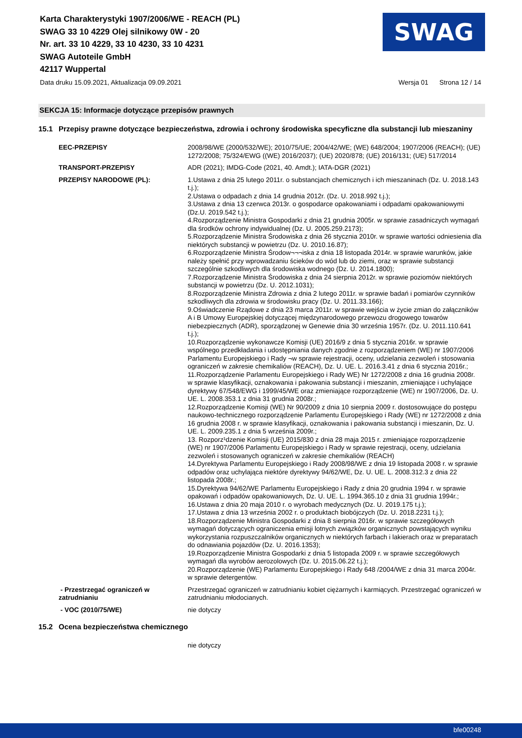Karta Charakterystyki 1907/2006/WE - REACH (PL)
SWAG 33 10 4229 Olej silnikowy 0W - 20
Nr. art. 33 10 4229, 33 10 4230, 33 10 4231
SWAG Autoteile GmbH
42117 Wuppertal
SWAG
Data druku 15.09.2021, Aktualizacja 09.09.2021 Wersja 01 Strona 12 / 14
SEKCJA 15: Informacje dotyczące przepisów prawnych
15.1 Przepisy prawne dotyczące bezpieczeństwa, zdrowia i ochrony środowiska specyficzne dla substancji lub mieszaniny
EEC-PRZEPISY 2008/98/WE (2000/532/WE); 2010/75/UE; 2004/42/WE; (WE) 648/2004; 1907/2006 (REACH); (UE) 1272/2008; 75/324/EWG ((WE) 2016/2037); (UE) 2020/878; (UE) 2016/131; (UE) 517/2014
TRANSPORT-PRZEPISY ADR (2021); IMDG-Code (2021, 40. Amdt.); IATA-DGR (2021)
PRZEPISY NARODOWE (PL): 1.Ustawa z dnia 25 lutego 2011r. o substancjach chemicznych i ich mieszaninach (Dz. U. 2018.143 t.j.);
2.Ustawa o odpadach z dnia 14 grudnia 2012r. (Dz. U. 2018.992 t.j.);
3.Ustawa z dnia 13 czerwca 2013r. o gospodarce opakowaniami i odpadami opakowaniowymi (Dz.U. 2019.542 t.j.);
4.Rozporządzenie Ministra Gospodarki z dnia 21 grudnia 2005r. w sprawie zasadniczych wymagań dla środków ochrony indywidualnej (Dz. U. 2005.259.2173);
5.Rozporządzenie Ministra Środowiska z dnia 26 stycznia 2010r. w sprawie wartości odniesienia dla niektórych substancji w powietrzu (Dz. U. 2010.16.87);
6.Rozporządzenie Ministra Środow¬¬¬iska z dnia 18 listopada 2014r. w sprawie warunków, jakie należy spełnić przy wprowadzaniu ścieków do wód lub do ziemi, oraz w sprawie substancji szczególnie szkodliwych dla środowiska wodnego (Dz. U. 2014.1800);
7.Rozporządzenie Ministra Środowiska z dnia 24 sierpnia 2012r. w sprawie poziomów niektórych substancji w powietrzu (Dz. U. 2012.1031);
8.Rozporządzenie Ministra Zdrowia z dnia 2 lutego 2011r. w sprawie badań i pomiarów czynników szkodliwych dla zdrowia w środowisku pracy (Dz. U. 2011.33.166);
9.Oświadczenie Rządowe z dnia 23 marca 2011r. w sprawie wejścia w życie zmian do załączników A i B Umowy Europejskiej dotyczącej międzynarodowego przewozu drogowego towarów niebezpiecznych (ADR), sporządzonej w Genewie dnia 30 września 1957r. (Dz. U. 2011.110.641 t.j.);
10.Rozporządzenie wykonawcze Komisji (UE) 2016/9 z dnia 5 stycznia 2016r. w sprawie wspólnego przedkładania i udostępniania danych zgodnie z rozporządzeniem (WE) nr 1907/2006 Parlamentu Europejskiego i Rady ¬w sprawie rejestracji, oceny, udzielania zezwoleń i stosowania ograniczeń w zakresie chemikaliów (REACH), Dz. U. UE. L. 2016.3.41 z dnia 6 stycznia 2016r.;
11.Rozporządzenie Parlamentu Europejskiego i Rady WE) Nr 1272/2008 z dnia 16 grudnia 2008r. w sprawie klasyfikacji, oznakowania i pakowania substancji i mieszanin, zmieniające i uchylające dyrektywy 67/548/EWG i 1999/45/WE oraz zmieniające rozporządzenie (WE) nr 1907/2006, Dz. U. UE. L. 2008.353.1 z dnia 31 grudnia 2008r.;
12.Rozporządzenie Komisji (WE) Nr 90/2009 z dnia 10 sierpnia 2009 r. dostosowujące do postępu naukowo-technicznego rozporządzenie Parlamentu Europejskiego i Rady (WE) nr 1272/2008 z dnia 16 grudnia 2008 r. w sprawie klasyfikacji, oznakowania i pakowania substancji i mieszanin, Dz. U. UE. L. 2009.235.1 z dnia 5 września 2009r.;
13. Rozporz¹dzenie Komisji (UE) 2015/830 z dnia 28 maja 2015 r. zmieniające rozporządzenie (WE) nr 1907/2006 Parlamentu Europejskiego i Rady w sprawie rejestracji, oceny, udzielania zezwoleń i stosowanych ograniczeń w zakresie chemikaliów (REACH)
14.Dyrektywa Parlamentu Europejskiego i Rady 2008/98/WE z dnia 19 listopada 2008 r. w sprawie odpadów oraz uchylająca niektóre dyrektywy 94/62/WE, Dz. U. UE. L. 2008.312.3 z dnia 22 listopada 2008r.;
15.Dyrektywa 94/62/WE Parlamentu Europejskiego i Rady z dnia 20 grudnia 1994 r. w sprawie opakowań i odpadów opakowaniowych, Dz. U. UE. L. 1994.365.10 z dnia 31 grudnia 1994r.;
16.Ustawa z dnia 20 maja 2010 r. o wyrobach medycznych (Dz. U. 2019.175 t.j.);
17.Ustawa z dnia 13 września 2002 r. o produktach biobójczych (Dz. U. 2018.2231 t.j.);
18.Rozporządzenie Ministra Gospodarki z dnia 8 sierpnia 2016r. w sprawie szczegółowych wymagań dotyczących ograniczenia emisji lotnych związków organicznych powstających wyniku wykorzystania rozpuszczalników organicznych w niektórych farbach i lakierach oraz w preparatach do odnawiania pojazdów (Dz. U. 2016.1353);
19.Rozporządzenie Ministra Gospodarki z dnia 5 listopada 2009 r. w sprawie szczegółowych wymagań dla wyrobów aerozolowych (Dz. U. 2015.06.22 t.j.);
20.Rozporządzenie (WE) Parlamentu Europejskiego i Rady 648 /2004/WE z dnia 31 marca 2004r. w sprawie detergentów.
- Przestrzegać ograniczeń w zatrudnianiu
Przestrzegać ograniczeń w zatrudnianiu kobiet ciężarnych i karmiących. Przestrzegać ograniczeń w zatrudnianiu młodocianych.
- VOC (2010/75/WE) nie dotyczy
15.2 Ocena bezpieczeństwa chemicznego
nie dotyczy
bfe00248